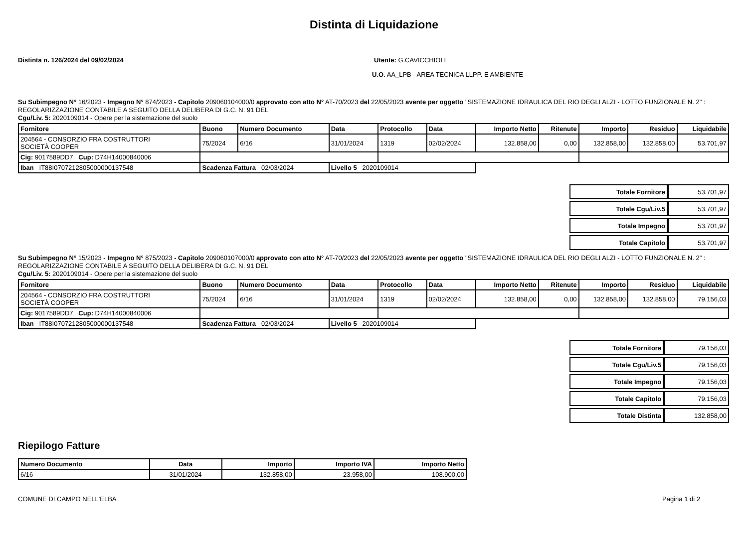Distinta di Liquidazione
Distinta n. 126/2024 del 09/02/2024
Utente: G.CAVICCHIOLI
U.O. AA_LPB - AREA TECNICA LLPP. E AMBIENTE
Su Subimpegno N° 16/2023 - Impegno N° 874/2023 - Capitolo 209060104000/0 approvato con atto N° AT-70/2023 del 22/05/2023 avente per oggetto "SISTEMAZIONE IDRAULICA DEL RIO DEGLI ALZI - LOTTO FUNZIONALE N. 2" : REGOLARIZZAZIONE CONTABILE A SEGUITO DELLA DELIBERA DI G.C. N. 91 DEL
Cgu/Liv. 5: 2020109014 - Opere per la sistemazione del suolo
| Fornitore | Buono | Numero Documento | Data | Protocollo | Data | Importo Netto | Ritenute | Importo | Residuo | Liquidabile |
| --- | --- | --- | --- | --- | --- | --- | --- | --- | --- | --- |
| 204564 - CONSORZIO FRA COSTRUTTORI SOCIETÀ COOPER | 75/2024 | 6/16 | 31/01/2024 | 1319 | 02/02/2024 | 132.858,00 | 0,00 | 132.858,00 | 132.858,00 | 53.701,97 |
| Cig: 9017589DD7 Cup: D74H14000840006 | | | | | | | | | | |
| Iban IT88I0707212805000000137548 | Scadenza Fattura 02/03/2024 | | Livello 5 2020109014 | | | | | | | |
| Totale Fornitore | 53.701,97 |
| Totale Cgu/Liv.5 | 53.701,97 |
| Totale Impegno | 53.701,97 |
| Totale Capitolo | 53.701,97 |
Su Subimpegno N° 15/2023 - Impegno N° 875/2023 - Capitolo 209060107000/0 approvato con atto N° AT-70/2023 del 22/05/2023 avente per oggetto "SISTEMAZIONE IDRAULICA DEL RIO DEGLI ALZI - LOTTO FUNZIONALE N. 2" : REGOLARIZZAZIONE CONTABILE A SEGUITO DELLA DELIBERA DI G.C. N. 91 DEL
Cgu/Liv. 5: 2020109014 - Opere per la sistemazione del suolo
| Fornitore | Buono | Numero Documento | Data | Protocollo | Data | Importo Netto | Ritenute | Importo | Residuo | Liquidabile |
| --- | --- | --- | --- | --- | --- | --- | --- | --- | --- | --- |
| 204564 - CONSORZIO FRA COSTRUTTORI SOCIETÀ COOPER | 75/2024 | 6/16 | 31/01/2024 | 1319 | 02/02/2024 | 132.858,00 | 0,00 | 132.858,00 | 132.858,00 | 79.156,03 |
| Cig: 9017589DD7 Cup: D74H14000840006 | | | | | | | | | | |
| Iban IT88I0707212805000000137548 | Scadenza Fattura 02/03/2024 | | Livello 5 2020109014 | | | | | | | |
| Totale Fornitore | 79.156,03 |
| Totale Cgu/Liv.5 | 79.156,03 |
| Totale Impegno | 79.156,03 |
| Totale Capitolo | 79.156,03 |
| Totale Distinta | 132.858,00 |
Riepilogo Fatture
| Numero Documento | Data | Importo | Importo IVA | Importo Netto |
| --- | --- | --- | --- | --- |
| 6/16 | 31/01/2024 | 132.858,00 | 23.958,00 | 108.900,00 |
COMUNE DI CAMPO NELL'ELBA Pagina 1 di 2